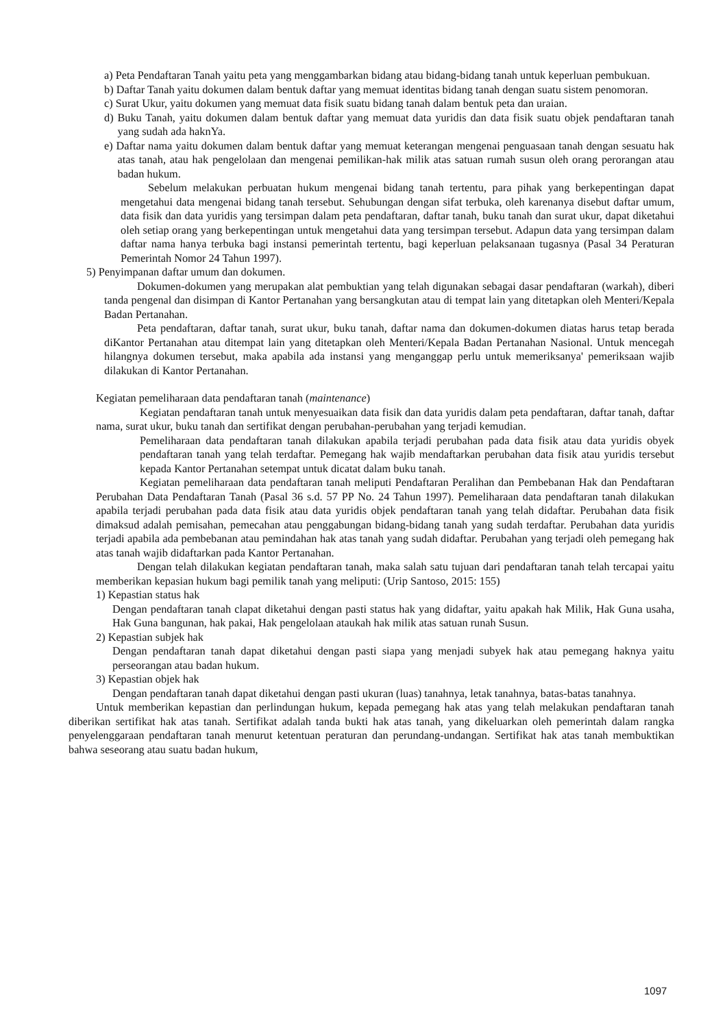a) Peta Pendaftaran Tanah yaitu peta yang menggambarkan bidang atau bidang-bidang tanah untuk keperluan pembukuan.
b) Daftar Tanah yaitu dokumen dalam bentuk daftar yang memuat identitas bidang tanah dengan suatu sistem penomoran.
c) Surat Ukur, yaitu dokumen yang memuat data fisik suatu bidang tanah dalam bentuk peta dan uraian.
d) Buku Tanah, yaitu dokumen dalam bentuk daftar yang memuat data yuridis dan data fisik suatu objek pendaftaran tanah yang sudah ada haknYa.
e) Daftar nama yaitu dokumen dalam bentuk daftar yang memuat keterangan mengenai penguasaan tanah dengan sesuatu hak atas tanah, atau hak pengelolaan dan mengenai pemilikan-hak milik atas satuan rumah susun oleh orang perorangan atau badan hukum.
Sebelum melakukan perbuatan hukum mengenai bidang tanah tertentu, para pihak yang berkepentingan dapat mengetahui data mengenai bidang tanah tersebut. Sehubungan dengan sifat terbuka, oleh karenanya disebut daftar umum, data fisik dan data yuridis yang tersimpan dalam peta pendaftaran, daftar tanah, buku tanah dan surat ukur, dapat diketahui oleh setiap orang yang berkepentingan untuk mengetahui data yang tersimpan tersebut. Adapun data yang tersimpan dalam daftar nama hanya terbuka bagi instansi pemerintah tertentu, bagi keperluan pelaksanaan tugasnya (Pasal 34 Peraturan Pemerintah Nomor 24 Tahun 1997).
5) Penyimpanan daftar umum dan dokumen.
Dokumen-dokumen yang merupakan alat pembuktian yang telah digunakan sebagai dasar pendaftaran (warkah), diberi tanda pengenal dan disimpan di Kantor Pertanahan yang bersangkutan atau di tempat lain yang ditetapkan oleh Menteri/Kepala Badan Pertanahan.
Peta pendaftaran, daftar tanah, surat ukur, buku tanah, daftar nama dan dokumen-dokumen diatas harus tetap berada diKantor Pertanahan atau ditempat lain yang ditetapkan oleh Menteri/Kepala Badan Pertanahan Nasional. Untuk mencegah hilangnya dokumen tersebut, maka apabila ada instansi yang menganggap perlu untuk memeriksanya' pemeriksaan wajib dilakukan di Kantor Pertanahan.
Kegiatan pemeliharaan data pendaftaran tanah (maintenance)
Kegiatan pendaftaran tanah untuk menyesuaikan data fisik dan data yuridis dalam peta pendaftaran, daftar tanah, daftar nama, surat ukur, buku tanah dan sertifikat dengan perubahan-perubahan yang terjadi kemudian.
Pemeliharaan data pendaftaran tanah dilakukan apabila terjadi perubahan pada data fisik atau data yuridis obyek pendaftaran tanah yang telah terdaftar. Pemegang hak wajib mendaftarkan perubahan data fisik atau yuridis tersebut kepada Kantor Pertanahan setempat untuk dicatat dalam buku tanah.
Kegiatan pemeliharaan data pendaftaran tanah meliputi Pendaftaran Peralihan dan Pembebanan Hak dan Pendaftaran Perubahan Data Pendaftaran Tanah (Pasal 36 s.d. 57 PP No. 24 Tahun 1997). Pemeliharaan data pendaftaran tanah dilakukan apabila terjadi perubahan pada data fisik atau data yuridis objek pendaftaran tanah yang telah didaftar. Perubahan data fisik dimaksud adalah pemisahan, pemecahan atau penggabungan bidang-bidang tanah yang sudah terdaftar. Perubahan data yuridis terjadi apabila ada pembebanan atau pemindahan hak atas tanah yang sudah didaftar. Perubahan yang terjadi oleh pemegang hak atas tanah wajib didaftarkan pada Kantor Pertanahan.
Dengan telah dilakukan kegiatan pendaftaran tanah, maka salah satu tujuan dari pendaftaran tanah telah tercapai yaitu memberikan kepasian hukum bagi pemilik tanah yang meliputi: (Urip Santoso, 2015: 155)
1) Kepastian status hak
Dengan pendaftaran tanah clapat diketahui dengan pasti status hak yang didaftar, yaitu apakah hak Milik, Hak Guna usaha, Hak Guna bangunan, hak pakai, Hak pengelolaan ataukah hak milik atas satuan runah Susun.
2) Kepastian subjek hak
Dengan pendaftaran tanah dapat diketahui dengan pasti siapa yang menjadi subyek hak atau pemegang haknya yaitu perseorangan atau badan hukum.
3) Kepastian objek hak
Dengan pendaftaran tanah dapat diketahui dengan pasti ukuran (luas) tanahnya, letak tanahnya, batas-batas tanahnya.
Untuk memberikan kepastian dan perlindungan hukum, kepada pemegang hak atas yang telah melakukan pendaftaran tanah diberikan sertifikat hak atas tanah. Sertifikat adalah tanda bukti hak atas tanah, yang dikeluarkan oleh pemerintah dalam rangka penyelenggaraan pendaftaran tanah menurut ketentuan peraturan dan perundang-undangan. Sertifikat hak atas tanah membuktikan bahwa seseorang atau suatu badan hukum,
1097